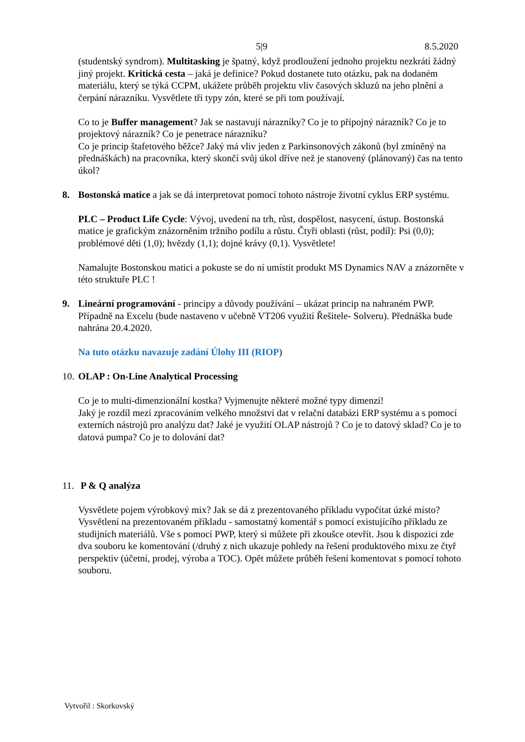5|9 8.5.2020
(studentský syndrom). Multitasking je špatný, když prodloužení jednoho projektu nezkrátí žádný jiný projekt. Kritická cesta – jaká je definice? Pokud dostanete tuto otázku, pak na dodaném materiálu, který se týká CCPM, ukážete průběh projektu vliv časových skluzů na jeho plnění a čerpání nárazníku. Vysvětlete tři typy zón, které se při tom používají.
Co to je Buffer management? Jak se nastavují nárazníky? Co je to přípojný nárazník? Co je to projektový nárazník? Co je penetrace nárazníku?
Co je princip štafetového běžce? Jaký má vliv jeden z Parkinsonových zákonů (byl zmíněný na přednáškách) na pracovníka, který skončí svůj úkol dříve než je stanovený (plánovaný) čas na tento úkol?
8. Bostonská matice a jak se dá interpretovat pomocí tohoto nástroje životní cyklus ERP systému.
PLC – Product Life Cycle: Vývoj, uvedení na trh, růst, dospělost, nasycení, ústup. Bostonská matice je grafickým znázorněním tržního podílu a růstu. Čtyři oblasti (růst, podíl): Psi (0,0); problémové děti (1,0); hvězdy (1,1); dojné krávy (0,1). Vysvětlete!
Namalujte Bostonskou matici a pokuste se do ní umístit produkt MS Dynamics NAV a znázorněte v této struktuře PLC !
9. Lineární programování - principy a důvody používání – ukázat princip na nahraném PWP. Případně na Excelu (bude nastaveno v učebně VT206 využití Řešitele- Solveru). Přednáška bude nahrána 20.4.2020.
Na tuto otázku navazuje zadání Úlohy III (RIOP)
10.
OLAP : On-Line Analytical Processing
Co je to multi-dimenzionální kostka? Vyjmenujte některé možné typy dimenzí!
Jaký je rozdíl mezi zpracováním velkého množství dat v relační databázi ERP systému a s pomocí externích nástrojů pro analýzu dat? Jaké je využití OLAP nástrojů ? Co je to datový sklad? Co je to datová pumpa? Co je to dolování dat?
11.
P & Q analýza
Vysvětlete pojem výrobkový mix? Jak se dá z prezentovaného příkladu vypočítat úzké místo? Vysvětlení na prezentovaném příkladu - samostatný komentář s pomocí existujícího příkladu ze studijních materiálů. Vše s pomocí PWP, který si můžete při zkoušce otevřít. Jsou k dispozici zde dva souboru ke komentování (/druhý z nich ukazuje pohledy na řešení produktového mixu ze čtyř perspektiv (účetní, prodej, výroba a TOC). Opět můžete průběh řešení komentovat s pomocí tohoto souboru.
Vytvořil : Skorkovský